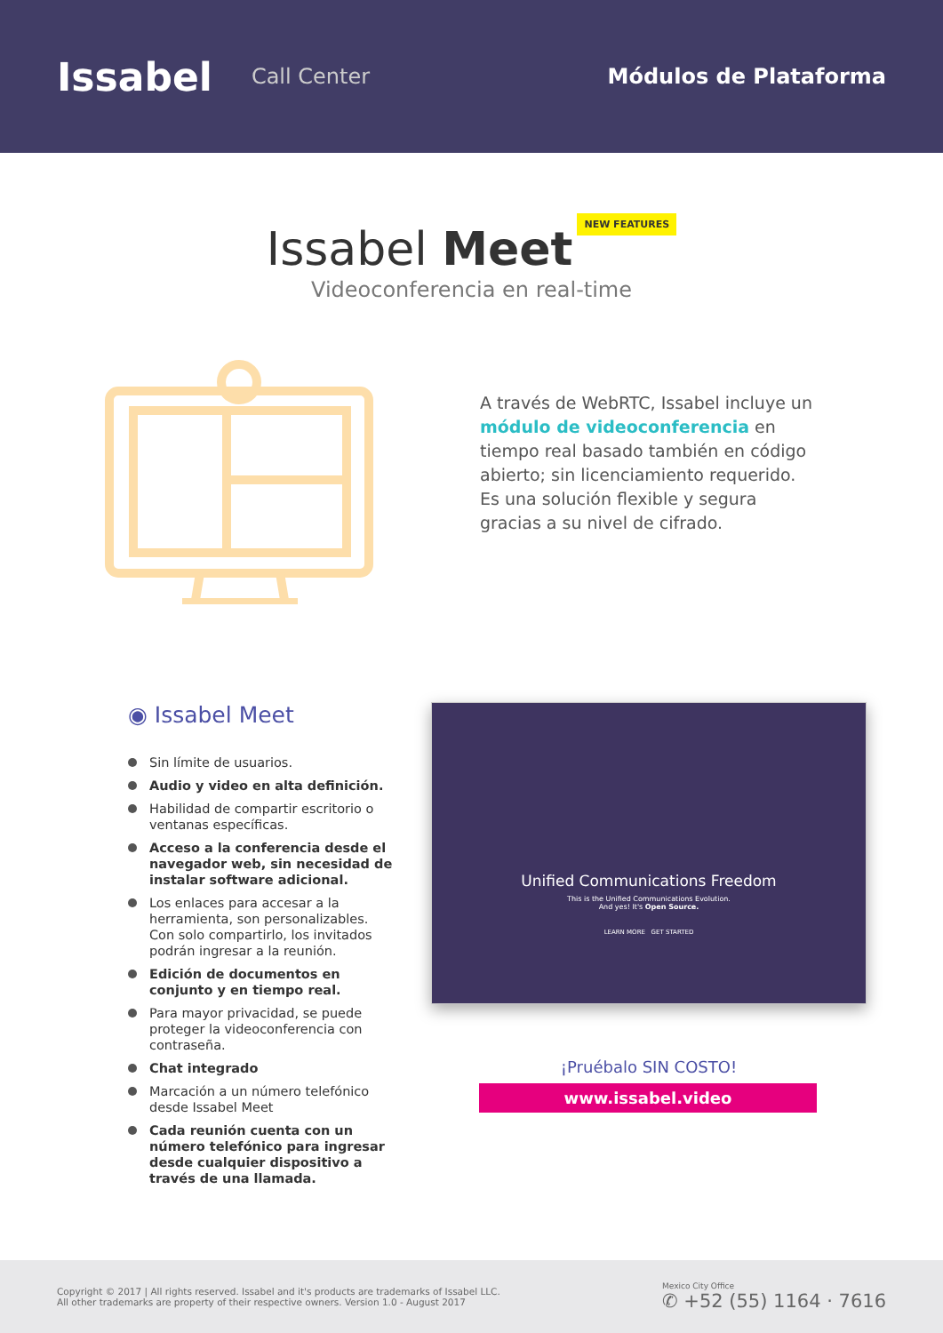Issabel
Call Center Módulos de Plataforma
Issabel Meet
NEW FEATURES
Videoconferencia en real-time
A través de WebRTC, Issabel incluye un módulo de videoconferencia en tiempo real basado también en código abierto; sin licenciamiento requerido. Es una solución flexible y segura gracias a su nivel de cifrado.
◉ Issabel Meet
Sin límite de usuarios.
Audio y video en alta definición.
Habilidad de compartir escritorio o ventanas específicas.
Acceso a la conferencia desde el navegador web, sin necesidad de instalar software adicional.
Los enlaces para accesar a la herramienta, son personalizables. Con solo compartirlo, los invitados podrán ingresar a la reunión.
Edición de documentos en conjunto y en tiempo real.
Para mayor privacidad, se puede proteger la videoconferencia con contraseña.
Chat integrado
Marcación a un número telefónico desde Issabel Meet
Cada reunión cuenta con un número telefónico para ingresar desde cualquier dispositivo a través de una llamada.
Unified Communications Freedom
This is the Unified Communications Evolution.
And yes! It's Open Source.
LEARN MORE GET STARTED
¡Pruébalo SIN COSTO!
www.issabel.video
Copyright © 2017 | All rights reserved. Issabel and it's products are trademarks of Issabel LLC.
All other trademarks are property of their respective owners. Version 1.0 - August 2017
Mexico City Office
✆ +52 (55) 1164 · 7616